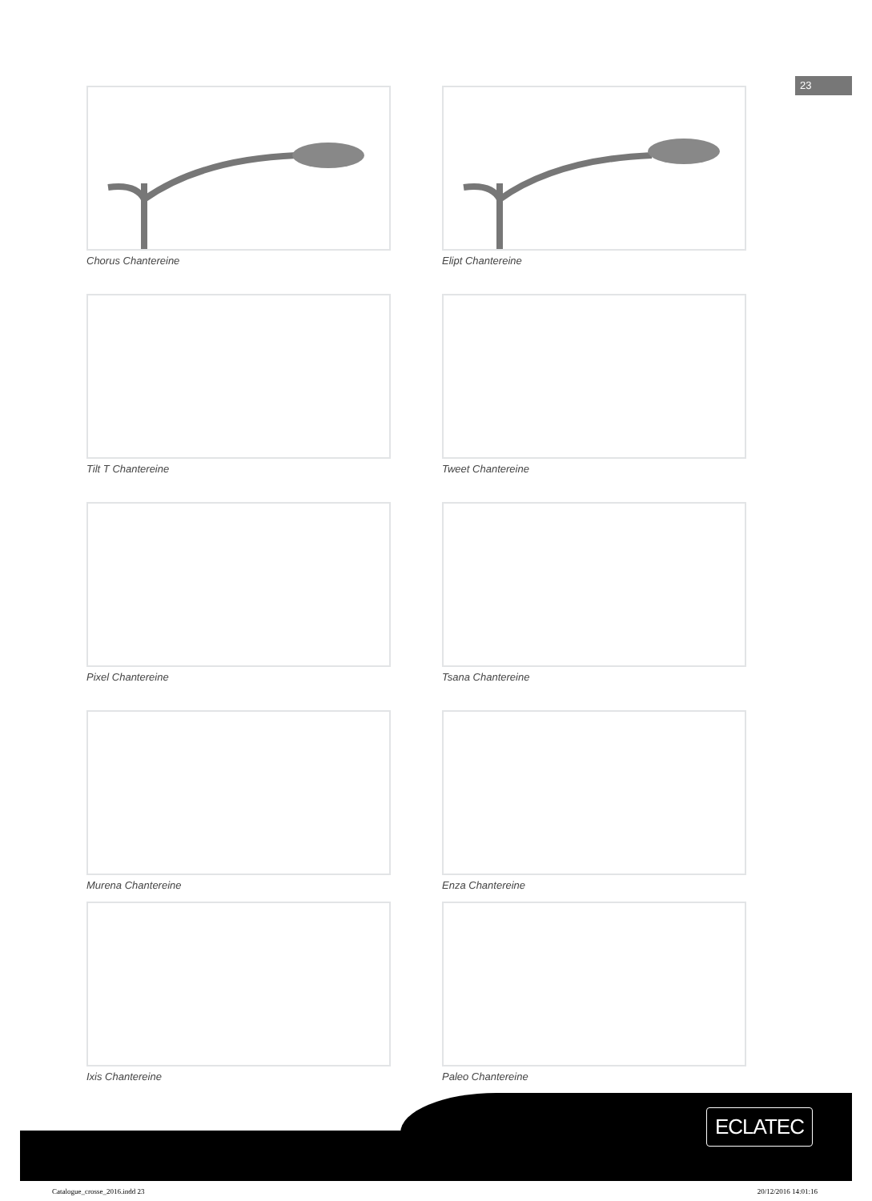23
Chorus Chantereine
Elipt Chantereine
Tilt T Chantereine
Tweet Chantereine
Pixel Chantereine
Tsana Chantereine
Murena Chantereine
Enza Chantereine
Ixis Chantereine
Paleo Chantereine
ECLATEC
Catalogue_crosse_2016.indd 23 20/12/2016 14:01:16